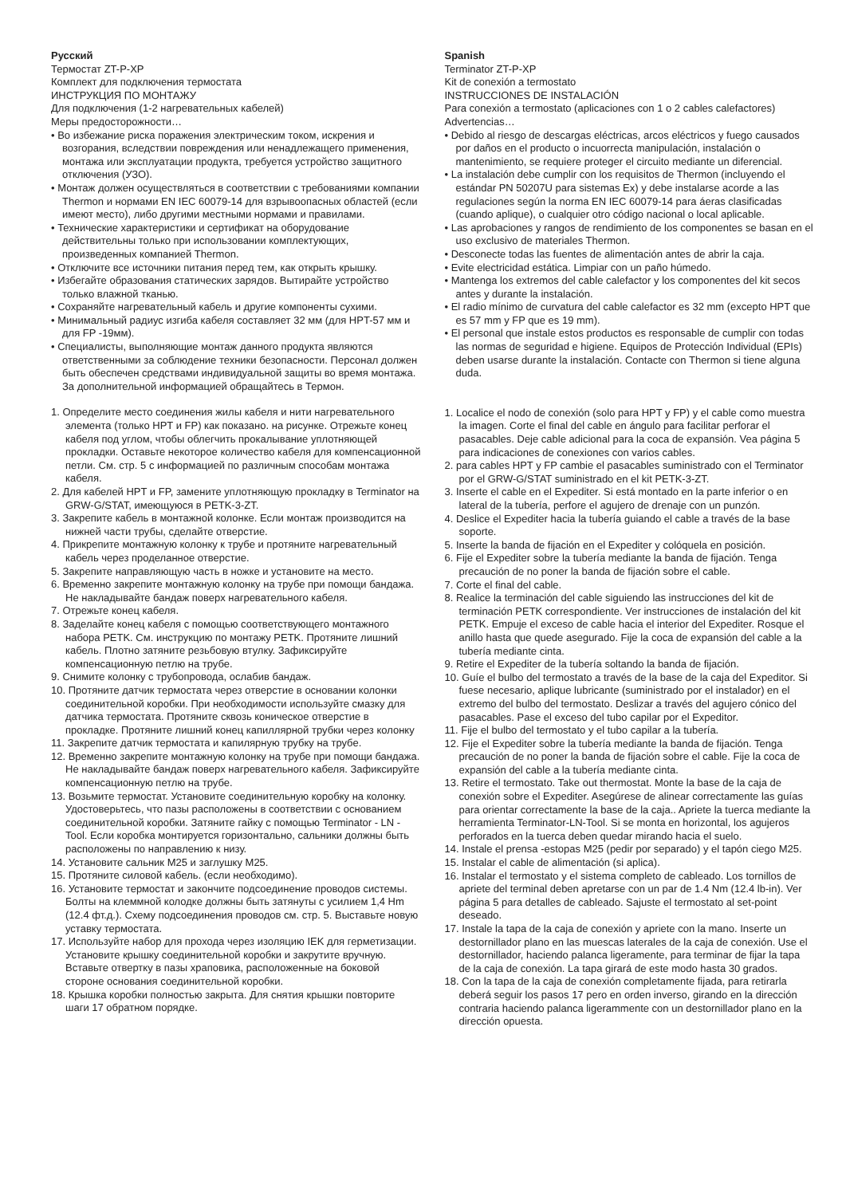Русский
Термостат ZT-P-XP
Комплект для подключения термостата
ИНСТРУКЦИЯ ПО МОНТАЖУ
Для подключения (1-2 нагревательных кабелей)
Меры предосторожности…
• Во избежание риска поражения электрическим током, искрения и возгорания, вследствии повреждения или ненадлежащего применения, монтажа или эксплуатации продукта, требуется устройство защитного отключения (УЗО).
• Монтаж должен осуществляться в соответствии с требованиями компании Thermon и нормами EN IEC 60079-14 для взрывоопасных областей (если имеют место), либо другими местными нормами и правилами.
• Технические характеристики и сертификат на оборудование действительны только при использовании комплектующих, произведенных компанией Thermon.
• Отключите все источники питания перед тем, как открыть крышку.
• Избегайте образования статических зарядов. Вытирайте устройство только влажной тканью.
• Сохраняйте нагревательный кабель и другие компоненты сухими.
• Минимальный радиус изгиба кабеля составляет 32 мм (для HPT-57 мм и для FP -19мм).
• Специалисты, выполняющие монтаж данного продукта являются ответственными за соблюдение техники безопасности. Персонал должен быть обеспечен средствами индивидуальной защиты во время монтажа. За дополнительной информацией обращайтесь в Термон.
1. Определите место соединения жилы кабеля и нити нагревательного элемента (только HPT и FP) как показано. на рисунке. Отрежьте конец кабеля под углом, чтобы облегчить прокалывание уплотняющей прокладки. Оставьте некоторое количество кабеля для компенсационной петли. См. стр. 5 с информацией по различным способам монтажа кабеля.
2. Для кабелей HPT и FP, замените уплотняющую прокладку в Terminator на GRW-G/STAT, имеющуюся в PETK-3-ZT.
3. Закрепите кабель в монтажной колонке. Если монтаж производится на нижней части трубы, сделайте отверстие.
4. Прикрепите монтажную колонку к трубе и протяните нагревательный кабель через проделанное отверстие.
5. Закрепите направляющую часть в ножке и установите на место.
6. Временно закрепите монтажную колонку на трубе при помощи бандажа. Не накладывайте бандаж поверх нагревательного кабеля.
7. Отрежьте конец кабеля.
8. Заделайте конец кабеля с помощью соответствующего монтажного набора PETK. См. инструкцию по монтажу PETK. Протяните лишний кабель. Плотно затяните резьбовую втулку. Зафиксируйте компенсационную петлю на трубе.
9. Снимите колонку с трубопровода, ослабив бандаж.
10. Протяните датчик термостата через отверстие в основании колонки соединительной коробки. При необходимости используйте смазку для датчика термостата. Протяните сквозь коническое отверстие в прокладке. Протяните лишний конец капиллярной трубки через колонку
11. Закрепите датчик термостата и капилярную трубку на трубе.
12. Временно закрепите монтажную колонку на трубе при помощи бандажа. Не накладывайте бандаж поверх нагревательного кабеля. Зафиксируйте компенсационную петлю на трубе.
13. Возьмите термостат. Установите соединительную коробку на колонку. Удостоверьтесь, что пазы расположены в соответствии с основанием соединительной коробки. Затяните гайку с помощью Terminator - LN - Tool. Если коробка монтируется горизонтально, сальники должны быть расположены по направлению к низу.
14. Установите сальник M25 и заглушку M25.
15. Протяните силовой кабель. (если необходимо).
16. Установите термостат и закончите подсоединение проводов системы. Болты на клеммной колодке должны быть затянуты с усилием 1,4 Hm (12.4 фт.д.). Схему подсоединения проводов см. стр. 5. Выставьте новую уставку термостата.
17. Используйте набор для прохода через изоляцию IEK для герметизации. Установите крышку соединительной коробки и закрутите вручную. Вставьте отвертку в пазы храповика, расположенные на боковой стороне основания соединительной коробки.
18. Крышка коробки полностью закрыта. Для снятия крышки повторите шаги 17 обратном порядке.
Spanish
Terminator ZT-P-XP
Kit de conexión a termostato
INSTRUCCIONES DE INSTALACIÓN
Para conexión a termostato (aplicaciones con 1 o 2 cables calefactores)
Advertencias…
• Debido al riesgo de descargas eléctricas, arcos eléctricos y fuego causados por daños en el producto o incuorrecta manipulación, instalación o mantenimiento, se requiere proteger el circuito mediante un diferencial.
• La instalación debe cumplir con los requisitos de Thermon (incluyendo el estándar PN 50207U para sistemas Ex) y debe instalarse acorde a las regulaciones según la norma EN IEC 60079-14 para áeras clasificadas (cuando aplique), o cualquier otro código nacional o local aplicable.
• Las aprobaciones y rangos de rendimiento de los componentes se basan en el uso exclusivo de materiales Thermon.
• Desconecte todas las fuentes de alimentación antes de abrir la caja.
• Evite electricidad estática. Limpiar con un paño húmedo.
• Mantenga los extremos del cable calefactor y los componentes del kit secos antes y durante la instalación.
• El radio mínimo de curvatura del cable calefactor es 32 mm (excepto HPT que es 57 mm y FP que es 19 mm).
• El personal que instale estos productos es responsable de cumplir con todas las normas de seguridad e higiene. Equipos de Protección Individual (EPIs) deben usarse durante la instalación. Contacte con Thermon si tiene alguna duda.
1. Localice el nodo de conexión (solo para HPT y FP) y el cable como muestra la imagen. Corte el final del cable en ángulo para facilitar perforar el pasacables. Deje cable adicional para la coca de expansión. Vea página 5 para indicaciones de conexiones con varios cables.
2. para cables HPT y FP cambie el pasacables suministrado con el Terminator por el GRW-G/STAT suministrado en el kit PETK-3-ZT.
3. Inserte el cable en el Expediter. Si está montado en la parte inferior o en lateral de la tubería, perfore el agujero de drenaje con un punzón.
4. Deslice el Expediter hacia la tubería guiando el cable a través de la base soporte.
5. Inserte la banda de fijación en el Expediter y colóquela en posición.
6. Fije el Expediter sobre la tubería mediante la banda de fijación. Tenga precaución de no poner la banda de fijación sobre el cable.
7. Corte el final del cable.
8. Realice la terminación del cable siguiendo las instrucciones del kit de terminación PETK correspondiente. Ver instrucciones de instalación del kit PETK. Empuje el exceso de cable hacia el interior del Expediter. Rosque el anillo hasta que quede asegurado. Fije la coca de expansión del cable a la tubería mediante cinta.
9. Retire el Expediter de la tubería soltando la banda de fijación.
10. Guíe el bulbo del termostato a través de la base de la caja del Expeditor. Si fuese necesario, aplique lubricante (suministrado por el instalador) en el extremo del bulbo del termostato. Deslizar a través del agujero cónico del pasacables. Pase el exceso del tubo capilar por el Expeditor.
11. Fije el bulbo del termostato y el tubo capilar a la tubería.
12. Fije el Expediter sobre la tubería mediante la banda de fijación. Tenga precaución de no poner la banda de fijación sobre el cable. Fije la coca de expansión del cable a la tubería mediante cinta.
13. Retire el termostato. Take out thermostat. Monte la base de la caja de conexión sobre el Expediter. Asegúrese de alinear correctamente las guías para orientar correctamente la base de la caja.. Apriete la tuerca mediante la herramienta Terminator-LN-Tool. Si se monta en horizontal, los agujeros perforados en la tuerca deben quedar mirando hacia el suelo.
14. Instale el prensa -estopas M25 (pedir por separado) y el tapón ciego M25.
15. Instalar el cable de alimentación (si aplica).
16. Instalar el termostato y el sistema completo de cableado. Los tornillos de apriete del terminal deben apretarse con un par de 1.4 Nm (12.4 lb-in). Ver página 5 para detalles de cableado. Sajuste el termostato al set-point deseado.
17. Instale la tapa de la caja de conexión y apriete con la mano. Inserte un destornillador plano en las muescas laterales de la caja de conexión. Use el destornillador, haciendo palanca ligeramente, para terminar de fijar la tapa de la caja de conexión. La tapa girará de este modo hasta 30 grados.
18. Con la tapa de la caja de conexión completamente fijada, para retirarla deberá seguir los pasos 17 pero en orden inverso, girando en la dirección contraria haciendo palanca ligerammente con un destornillador plano en la dirección opuesta.